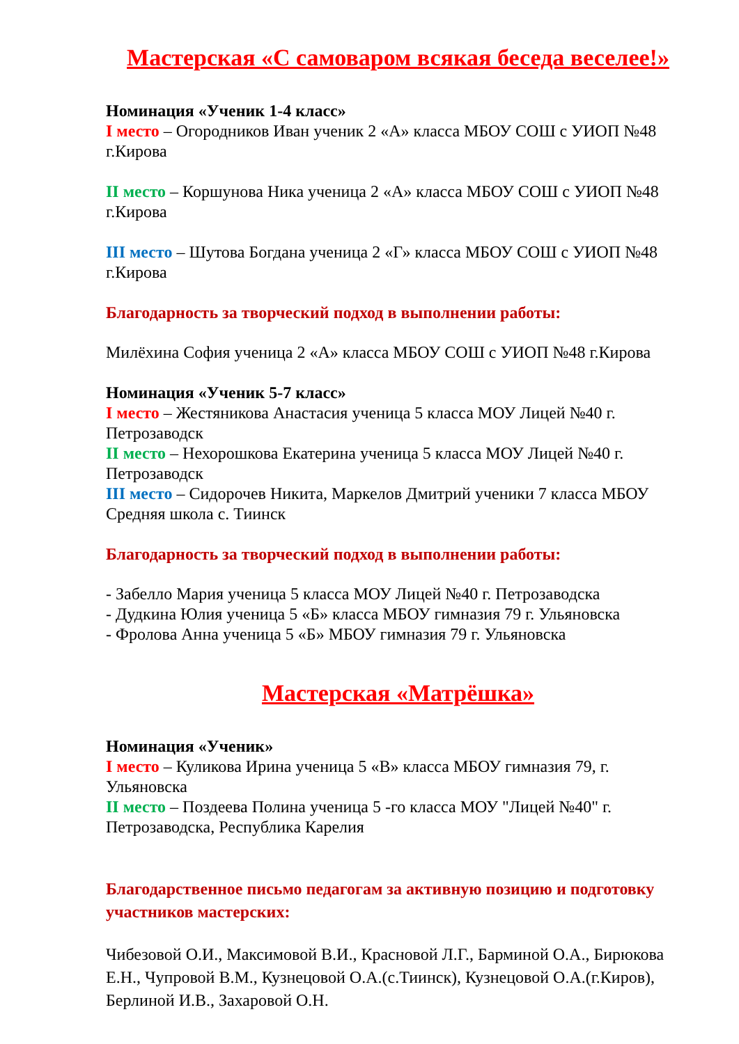Мастерская «С самоваром всякая беседа веселее!»
Номинация «Ученик 1-4 класс»
I место – Огородников Иван ученик 2 «А» класса МБОУ СОШ с УИОП №48 г.Кирова
II место – Коршунова Ника ученица 2 «А» класса МБОУ СОШ с УИОП №48 г.Кирова
III место – Шутова Богдана ученица 2 «Г» класса МБОУ СОШ с УИОП №48 г.Кирова
Благодарность за творческий подход в выполнении работы:
Милёхина София ученица 2 «А» класса МБОУ СОШ с УИОП №48 г.Кирова
Номинация «Ученик 5-7 класс»
I место – Жестяникова Анастасия ученица 5 класса МОУ Лицей №40 г. Петрозаводск
II место – Нехорошкова Екатерина ученица 5 класса МОУ Лицей №40 г. Петрозаводск
III место – Сидорочев Никита, Маркелов Дмитрий ученики 7 класса МБОУ Средняя школа с. Тиинск
Благодарность за творческий подход в выполнении работы:
- Забелло Мария ученица 5 класса МОУ Лицей №40 г. Петрозаводска
- Дудкина Юлия ученица 5 «Б» класса МБОУ гимназия 79 г. Ульяновска
- Фролова Анна ученица 5 «Б» МБОУ гимназия 79 г. Ульяновска
Мастерская «Матрёшка»
Номинация «Ученик»
I место – Куликова Ирина ученица 5 «В» класса МБОУ гимназия 79, г. Ульяновска
II место – Поздеева Полина ученица 5 -го класса МОУ "Лицей №40" г. Петрозаводска, Республика Карелия
Благодарственное письмо педагогам за активную позицию и подготовку участников мастерских:
Чибезовой О.И., Максимовой В.И., Красновой Л.Г., Барминой О.А., Бирюкова Е.Н., Чупровой В.М., Кузнецовой О.А.(с.Тиинск), Кузнецовой О.А.(г.Киров), Берлиной И.В., Захаровой О.Н.